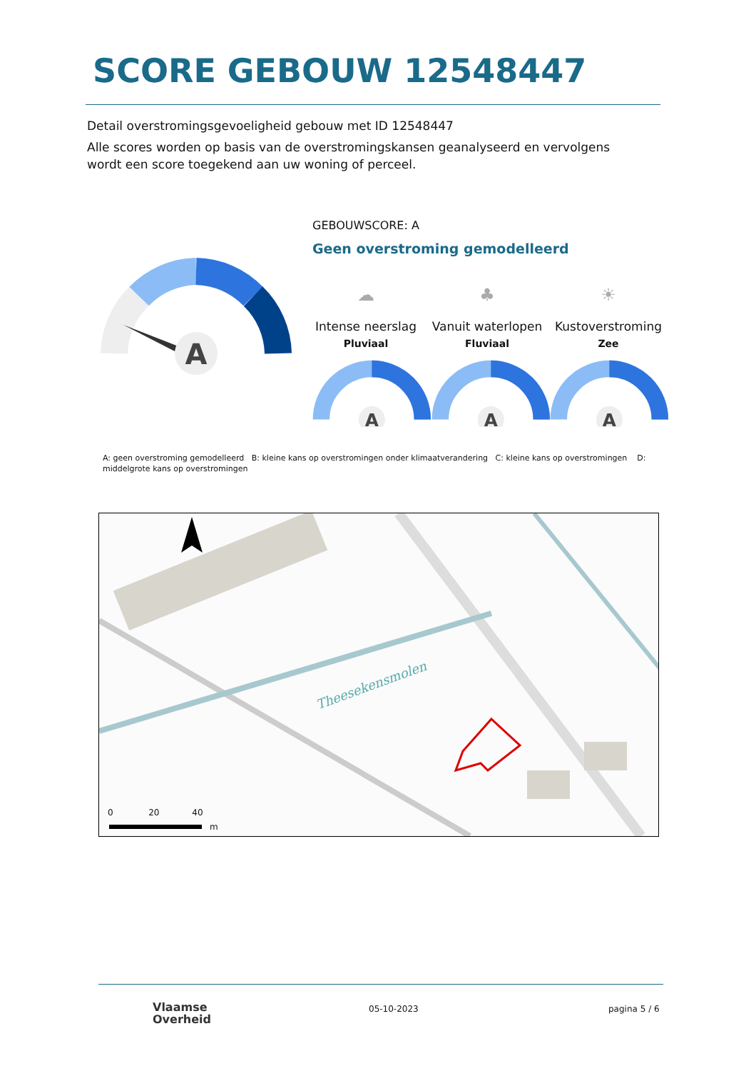SCORE GEBOUW 12548447
Detail overstromingsgevoeligheid gebouw met ID 12548447
Alle scores worden op basis van de overstromingskansen geanalyseerd en vervolgens wordt een score toegekend aan uw woning of perceel.
A
GEBOUWSCORE: A
Geen overstroming gemodelleerd
☁
Intense neerslag
Pluviaal
♣
Vanuit waterlopen
Fluviaal
☀
Kustoverstroming
Zee
A
A
A
A: geen overstroming gemodelleerd B: kleine kans op overstromingen onder klimaatverandering C: kleine kans op overstromingen D: middelgrote kans op overstromingen
Theesekensmolen
0 20 40
m
Vlaamse
Overheid
05-10-2023 pagina 5 / 6